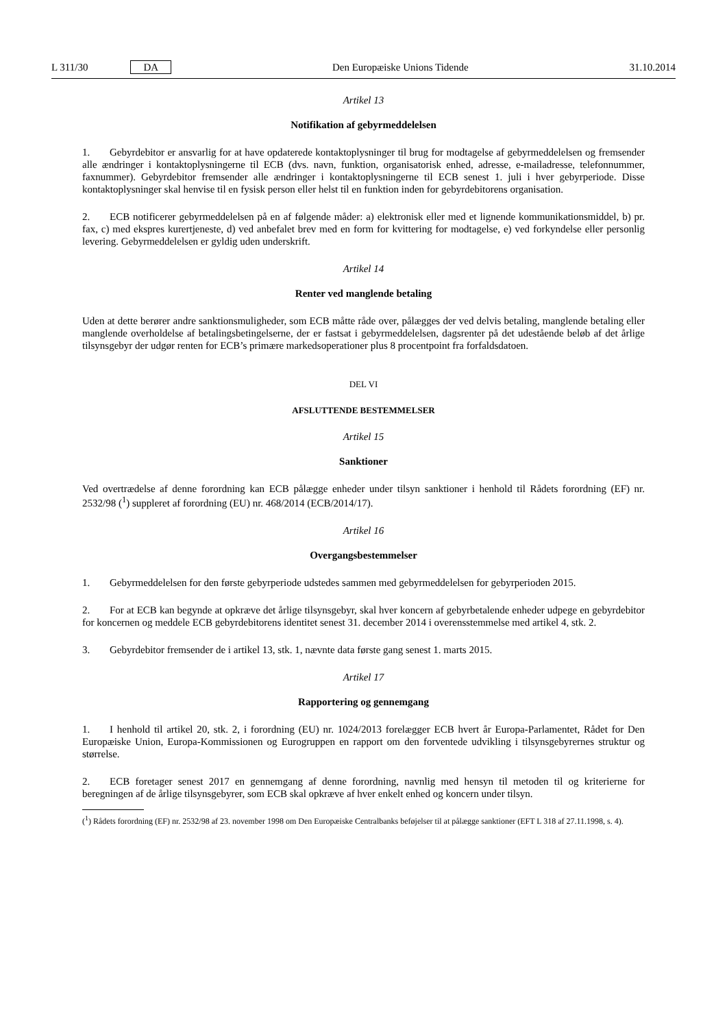L 311/30 DA Den Europæiske Unions Tidende 31.10.2014
Artikel 13
Notifikation af gebyrmeddelelsen
1. Gebyrdebitor er ansvarlig for at have opdaterede kontaktoplysninger til brug for modtagelse af gebyrmeddelelsen og fremsender alle ændringer i kontaktoplysningerne til ECB (dvs. navn, funktion, organisatorisk enhed, adresse, e-mailadresse, telefonnummer, faxnummer). Gebyrdebitor fremsender alle ændringer i kontaktoplysningerne til ECB senest 1. juli i hver gebyrperiode. Disse kontaktoplysninger skal henvise til en fysisk person eller helst til en funktion inden for gebyrdebitorens organisation.
2. ECB notificerer gebyrmeddelelsen på en af følgende måder: a) elektronisk eller med et lignende kommunikationsmiddel, b) pr. fax, c) med ekspres kurertjeneste, d) ved anbefalet brev med en form for kvittering for modtagelse, e) ved forkyndelse eller personlig levering. Gebyrmeddelelsen er gyldig uden underskrift.
Artikel 14
Renter ved manglende betaling
Uden at dette berører andre sanktionsmuligheder, som ECB måtte råde over, pålægges der ved delvis betaling, manglende betaling eller manglende overholdelse af betalingsbetingelserne, der er fastsat i gebyrmeddelelsen, dagsrenter på det udestående beløb af det årlige tilsynsgebyr der udgør renten for ECB’s primære markedsoperationer plus 8 procentpoint fra forfaldsdatoen.
DEL VI
AFSLUTTENDE BESTEMMELSER
Artikel 15
Sanktioner
Ved overtrædelse af denne forordning kan ECB pålægge enheder under tilsyn sanktioner i henhold til Rådets forordning (EF) nr. 2532/98 (<sup>1</sup>) suppleret af forordning (EU) nr. 468/2014 (ECB/2014/17).
Artikel 16
Overgangsbestemmelser
1. Gebyrmeddelelsen for den første gebyrperiode udstedes sammen med gebyrmeddelelsen for gebyrperioden 2015.
2. For at ECB kan begynde at opkræve det årlige tilsynsgebyr, skal hver koncern af gebyrbetalende enheder udpege en gebyrdebitor for koncernen og meddele ECB gebyrdebitorens identitet senest 31. december 2014 i overensstemmelse med artikel 4, stk. 2.
3. Gebyrdebitor fremsender de i artikel 13, stk. 1, nævnte data første gang senest 1. marts 2015.
Artikel 17
Rapportering og gennemgang
1. I henhold til artikel 20, stk. 2, i forordning (EU) nr. 1024/2013 forelægger ECB hvert år Europa-Parlamentet, Rådet for Den Europæiske Union, Europa-Kommissionen og Eurogruppen en rapport om den forventede udvikling i tilsynsgebyrernes struktur og størrelse.
2. ECB foretager senest 2017 en gennemgang af denne forordning, navnlig med hensyn til metoden til og kriterierne for beregningen af de årlige tilsynsgebyrer, som ECB skal opkræve af hver enkelt enhed og koncern under tilsyn.
(<sup>1</sup>) Rådets forordning (EF) nr. 2532/98 af 23. november 1998 om Den Europæiske Centralbanks beføjelser til at pålægge sanktioner (EFT L 318 af 27.11.1998, s. 4).